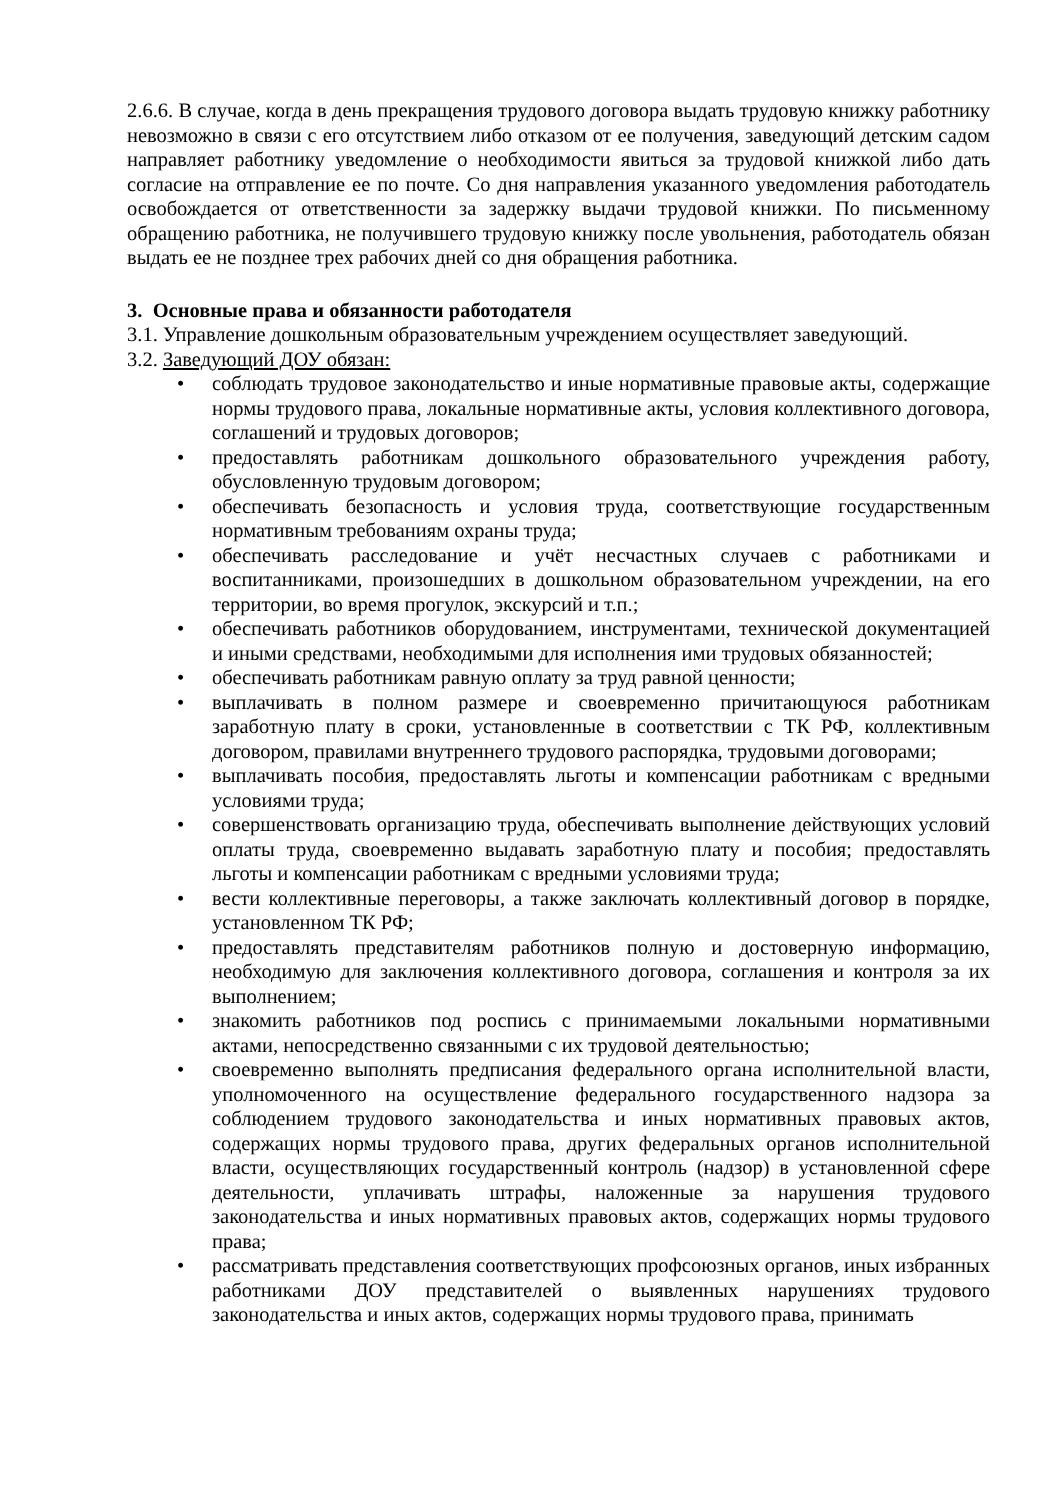2.6.6. В случае, когда в день прекращения трудового договора выдать трудовую книжку работнику невозможно в связи с его отсутствием либо отказом от ее получения, заведующий детским садом направляет работнику уведомление о необходимости явиться за трудовой книжкой либо дать согласие на отправление ее по почте. Со дня направления указанного уведомления работодатель освобождается от ответственности за задержку выдачи трудовой книжки. По письменному обращению работника, не получившего трудовую книжку после увольнения, работодатель обязан выдать ее не позднее трех рабочих дней со дня обращения работника.
3. Основные права и обязанности работодателя
3.1. Управление дошкольным образовательным учреждением осуществляет заведующий.
3.2. Заведующий ДОУ обязан:
• соблюдать трудовое законодательство и иные нормативные правовые акты, содержащие нормы трудового права, локальные нормативные акты, условия коллективного договора, соглашений и трудовых договоров;
• предоставлять работникам дошкольного образовательного учреждения работу, обусловленную трудовым договором;
• обеспечивать безопасность и условия труда, соответствующие государственным нормативным требованиям охраны труда;
• обеспечивать расследование и учёт несчастных случаев с работниками и воспитанниками, произошедших в дошкольном образовательном учреждении, на его территории, во время прогулок, экскурсий и т.п.;
• обеспечивать работников оборудованием, инструментами, технической документацией и иными средствами, необходимыми для исполнения ими трудовых обязанностей;
• обеспечивать работникам равную оплату за труд равной ценности;
• выплачивать в полном размере и своевременно причитающуюся работникам заработную плату в сроки, установленные в соответствии с ТК РФ, коллективным договором, правилами внутреннего трудового распорядка, трудовыми договорами;
• выплачивать пособия, предоставлять льготы и компенсации работникам с вредными условиями труда;
• совершенствовать организацию труда, обеспечивать выполнение действующих условий оплаты труда, своевременно выдавать заработную плату и пособия; предоставлять льготы и компенсации работникам с вредными условиями труда;
• вести коллективные переговоры, а также заключать коллективный договор в порядке, установленном ТК РФ;
• предоставлять представителям работников полную и достоверную информацию, необходимую для заключения коллективного договора, соглашения и контроля за их выполнением;
• знакомить работников под роспись с принимаемыми локальными нормативными актами, непосредственно связанными с их трудовой деятельностью;
• своевременно выполнять предписания федерального органа исполнительной власти, уполномоченного на осуществление федерального государственного надзора за соблюдением трудового законодательства и иных нормативных правовых актов, содержащих нормы трудового права, других федеральных органов исполнительной власти, осуществляющих государственный контроль (надзор) в установленной сфере деятельности, уплачивать штрафы, наложенные за нарушения трудового законодательства и иных нормативных правовых актов, содержащих нормы трудового права;
• рассматривать представления соответствующих профсоюзных органов, иных избранных работниками ДОУ представителей о выявленных нарушениях трудового законодательства и иных актов, содержащих нормы трудового права, принимать